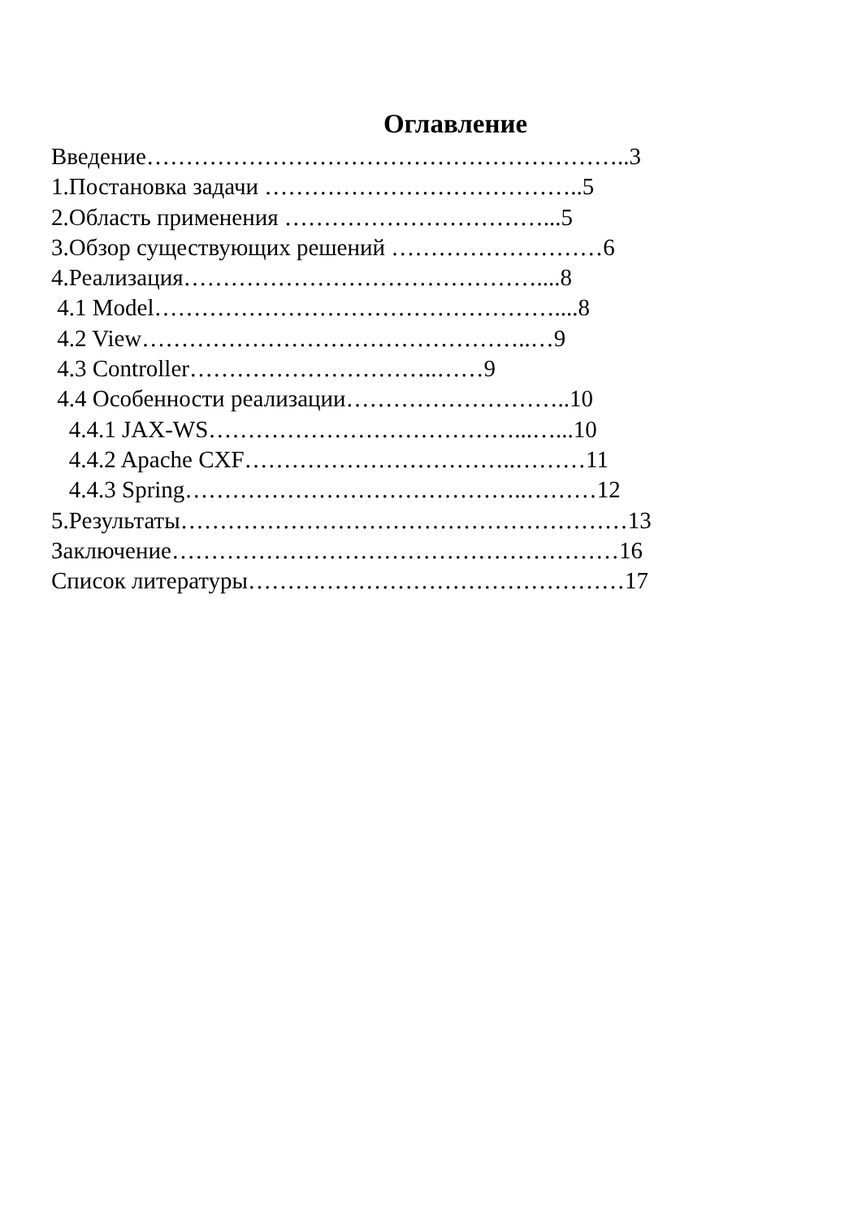Оглавление
Введение……………………………………………………..3
1.Постановка задачи …………………………………..5
2.Область применения ……………………………...5
3.Обзор существующих решений ………………………6
4.Реализация………………………………………....8
4.1 Model……………………………………………....8
4.2 View…………………………………………..…9
4.3 Controller…………………………..……9
4.4 Особенности реализации………………………..10
4.4.1 JAX-WS…………………………………...…...10
4.4.2 Apache CXF……………………………..………11
4.4.3 Spring……………………………………..………12
5.Результаты…………………………………………………13
Заключение…………………………………………………16
Список литературы…………………………………………17